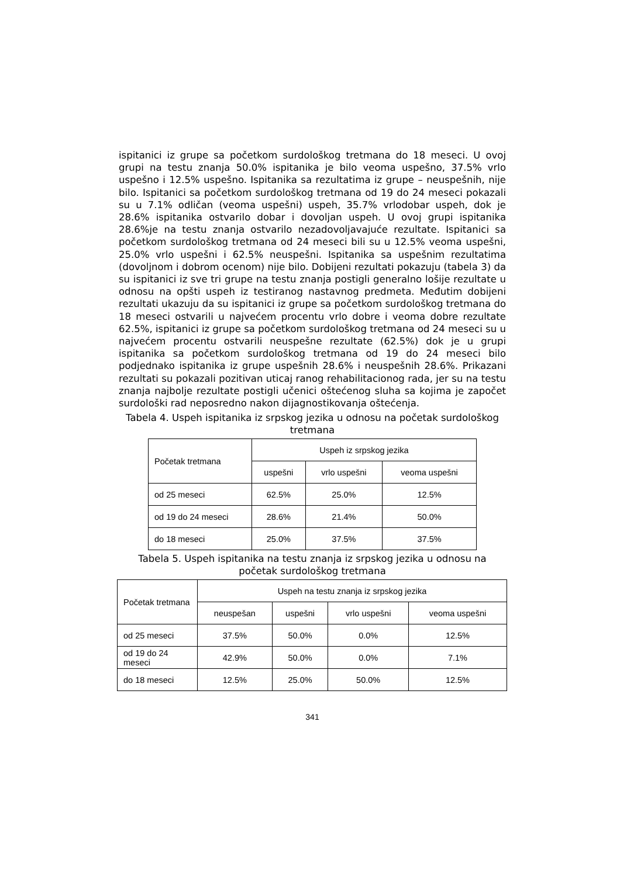ispitanici iz grupe sa početkom surdološkog tretmana do 18 meseci. U ovoj grupi na testu znanja 50.0% ispitanika je bilo veoma uspešno, 37.5% vrlo uspešno i 12.5% uspešno. Ispitanika sa rezultatima iz grupe – neuspešnih, nije bilo. Ispitanici sa početkom surdološkog tretmana od 19 do 24 meseci pokazali su u 7.1% odličan (veoma uspešni) uspeh, 35.7% vrlodobar uspeh, dok je 28.6% ispitanika ostvarilo dobar i dovoljan uspeh. U ovoj grupi ispitanika 28.6%je na testu znanja ostvarilo nezadovoljavajuće rezultate. Ispitanici sa početkom surdološkog tretmana od 24 meseci bili su u 12.5% veoma uspešni, 25.0% vrlo uspešni i 62.5% neuspešni. Ispitanika sa uspešnim rezultatima (dovoljnom i dobrom ocenom) nije bilo. Dobijeni rezultati pokazuju (tabela 3) da su ispitanici iz sve tri grupe na testu znanja postigli generalno lošije rezultate u odnosu na opšti uspeh iz testiranog nastavnog predmeta. Međutim dobijeni rezultati ukazuju da su ispitanici iz grupe sa početkom surdološkog tretmana do 18 meseci ostvarili u najvećem procentu vrlo dobre i veoma dobre rezultate 62.5%, ispitanici iz grupe sa početkom surdološkog tretmana od 24 meseci su u najvećem procentu ostvarili neuspešne rezultate (62.5%) dok je u grupi ispitanika sa početkom surdološkog tretmana od 19 do 24 meseci bilo podjednako ispitanika iz grupe uspešnih 28.6% i neuspešnih 28.6%. Prikazani rezultati su pokazali pozitivan uticaj ranog rehabilitacionog rada, jer su na testu znanja najbolje rezultate postigli učenici oštećenog sluha sa kojima je započet surdološki rad neposredno nakon dijagnostikovanja oštećenja.
Tabela 4. Uspeh ispitanika iz srpskog jezika u odnosu na početak surdološkog tretmana
| Početak tretmana | Uspeh iz srpskog jezika | | |
| --- | --- | --- | --- |
| | uspešni | vrlo uspešni | veoma uspešni |
| od 25 meseci | 62.5% | 25.0% | 12.5% |
| od 19 do 24 meseci | 28.6% | 21.4% | 50.0% |
| do 18 meseci | 25.0% | 37.5% | 37.5% |
Tabela 5. Uspeh ispitanika na testu znanja iz srpskog jezika u odnosu na početak surdološkog tretmana
| Početak tretmana | Uspeh na testu znanja iz srpskog jezika | | | |
| --- | --- | --- | --- | --- |
| | neuspešan | uspešni | vrlo uspešni | veoma uspešni |
| od 25 meseci | 37.5% | 50.0% | 0.0% | 12.5% |
| od 19 do 24 meseci | 42.9% | 50.0% | 0.0% | 7.1% |
| do 18 meseci | 12.5% | 25.0% | 50.0% | 12.5% |
341